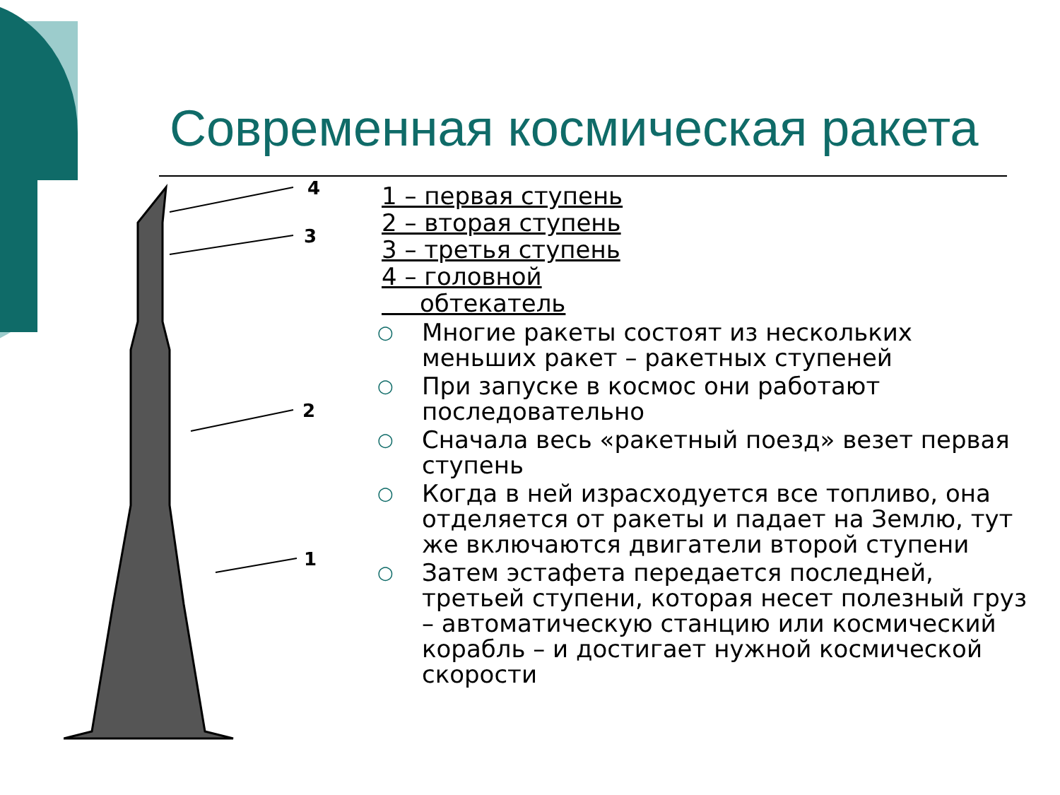Современная космическая ракета
4
3
2
1
1 – первая ступень
2 – вторая ступень
3 – третья ступень
4 – головной
обтекатель
○ Многие ракеты состоят из нескольких меньших ракет – ракетных ступеней
○ При запуске в космос они работают последовательно
○ Сначала весь «ракетный поезд» везет первая ступень
○ Когда в ней израсходуется все топливо, она отделяется от ракеты и падает на Землю, тут же включаются двигатели второй ступени
○ Затем эстафета передается последней, третьей ступени, которая несет полезный груз – автоматическую станцию или космический корабль – и достигает нужной космической скорости